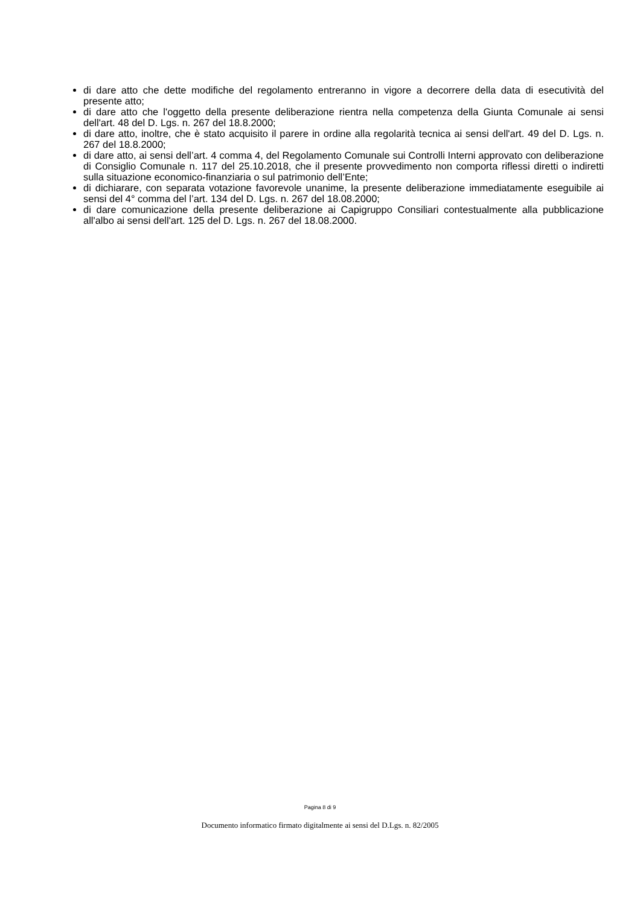di dare atto che dette modifiche del regolamento entreranno in vigore a decorrere della data di esecutività del presente atto;
di dare atto che l'oggetto della presente deliberazione rientra nella competenza della Giunta Comunale ai sensi dell'art. 48 del D. Lgs. n. 267 del 18.8.2000;
di dare atto, inoltre, che è stato acquisito il parere in ordine alla regolarità tecnica ai sensi dell'art. 49 del D. Lgs. n. 267 del 18.8.2000;
di dare atto, ai sensi dell’art. 4 comma 4, del Regolamento Comunale sui Controlli Interni approvato con deliberazione di Consiglio Comunale n. 117 del 25.10.2018, che il presente provvedimento non comporta riflessi diretti o indiretti sulla situazione economico-finanziaria o sul patrimonio dell’Ente;
di dichiarare, con separata votazione favorevole unanime, la presente deliberazione immediatamente eseguibile ai sensi del 4° comma del l’art. 134 del D. Lgs. n. 267 del 18.08.2000;
di dare comunicazione della presente deliberazione ai Capigruppo Consiliari contestualmente alla pubblicazione all'albo ai sensi dell'art. 125 del D. Lgs. n. 267 del 18.08.2000.
Pagina 8 di 9
Documento informatico firmato digitalmente ai sensi del D.Lgs. n. 82/2005